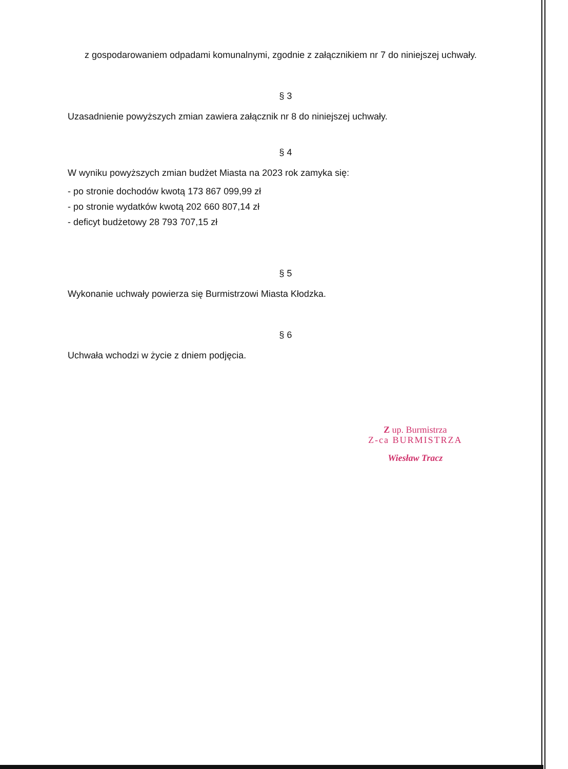z gospodarowaniem odpadami komunalnymi, zgodnie z załącznikiem nr 7 do niniejszej uchwały.
§ 3
Uzasadnienie powyższych zmian zawiera załącznik nr 8 do niniejszej uchwały.
§ 4
W wyniku powyższych zmian budżet Miasta na 2023 rok zamyka się:
- po stronie dochodów kwotą 173 867 099,99 zł
- po stronie wydatków kwotą 202 660 807,14 zł
- deficyt budżetowy 28 793 707,15 zł
§ 5
Wykonanie uchwały powierza się Burmistrzowi Miasta Kłodzka.
§ 6
Uchwała wchodzi w życie z dniem podjęcia.
Z up. Burmistrza
Z-ca BURMISTRZA
Wiesław Tracz